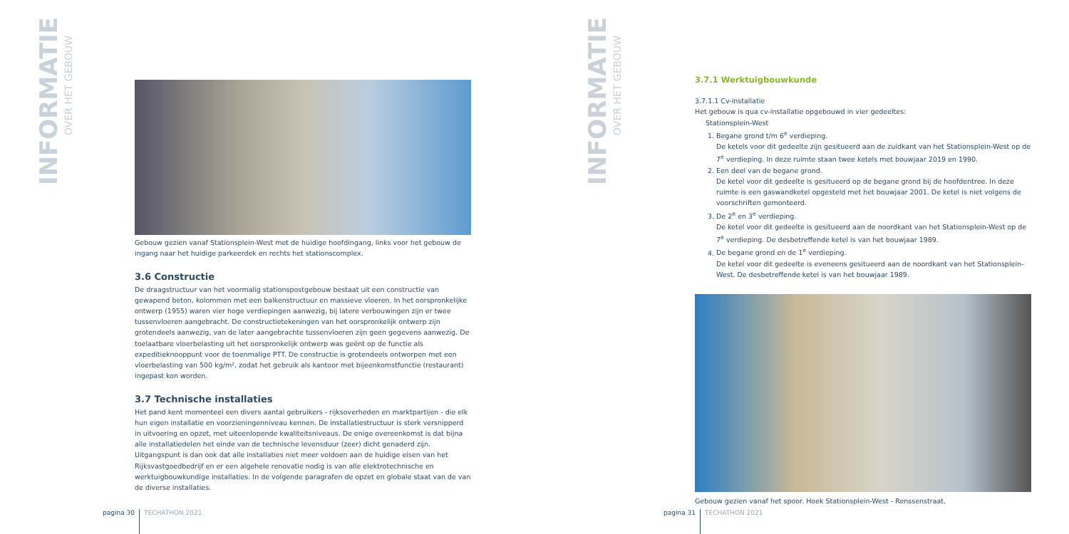INFORMATIE
OVER HET GEBOUW
Gebouw gezien vanaf Stationsplein-West met de huidige hoofdingang, links voor het gebouw de ingang naar het huidige parkeerdek en rechts het stationscomplex.
3.6 Constructie
De draagstructuur van het voormalig stationspostgebouw bestaat uit een constructie van gewapend beton, kolommen met een balkenstructuur en massieve vloeren. In het oorspronkelijke ontwerp (1955) waren vier hoge verdiepingen aanwezig, bij latere verbouwingen zijn er twee tussenvloeren aangebracht. De constructietekeningen van het oorspronkelijk ontwerp zijn grotendeels aanwezig, van de later aangebrachte tussenvloeren zijn geen gegevens aanwezig. De toelaatbare vloerbelasting uit het oorspronkelijk ontwerp was geënt op de functie als expeditieknooppunt voor de toenmalige PTT. De constructie is grotendeels ontworpen met een vloerbelasting van 500 kg/m², zodat het gebruik als kantoor met bijeenkomstfunctie (restaurant) ingepast kon worden.
3.7 Technische installaties
Het pand kent momenteel een divers aantal gebruikers - rijksoverheden en marktpartijen - die elk hun eigen installatie en voorzieningenniveau kennen. De installatiestructuur is sterk versnipperd in uitvoering en opzet, met uiteenlopende kwaliteitsniveaus. De enige overeenkomst is dat bijna alle installatiedelen het einde van de technische levensduur (zeer) dicht genaderd zijn. Uitgangspunt is dan ook dat alle installaties niet meer voldoen aan de huidige eisen van het Rijksvastgoedbedrijf en er een algehele renovatie nodig is van alle elektrotechnische en werktuigbouwkundige installaties. In de volgende paragrafen de opzet en globale staat van de van de diverse installaties.
pagina 30 TECHATHON 2021
INFORMATIE
OVER HET GEBOUW
3.7.1 Werktuigbouwkunde
3.7.1.1 Cv-installatie
Het gebouw is qua cv-installatie opgebouwd in vier gedeeltes:
Stationsplein-West
1. Begane grond t/m 6<sup>e</sup> verdieping.
De ketels voor dit gedeelte zijn gesitueerd aan de zuidkant van het Stationsplein-West op de 7<sup>e</sup> verdieping. In deze ruimte staan twee ketels met bouwjaar 2019 en 1990.
2. Een deel van de begane grond.
De ketel voor dit gedeelte is gesitueerd op de begane grond bij de hoofdentree. In deze ruimte is een gaswandketel opgesteld met het bouwjaar 2001. De ketel is niet volgens de voorschriften gemonteerd.
3. De 2<sup>e</sup> en 3<sup>e</sup> verdieping.
De ketel voor dit gedeelte is gesitueerd aan de noordkant van het Stationsplein-West op de 7<sup>e</sup> verdieping. De desbetreffende ketel is van het bouwjaar 1989.
4. De begane grond en de 1<sup>e</sup> verdieping.
De ketel voor dit gedeelte is eveneens gesitueerd aan de noordkant van het Stationsplein-West. De desbetreffende ketel is van het bouwjaar 1989.
Gebouw gezien vanaf het spoor. Hoek Stationsplein-West - Renssenstraat.
pagina 31 TECHATHON 2021